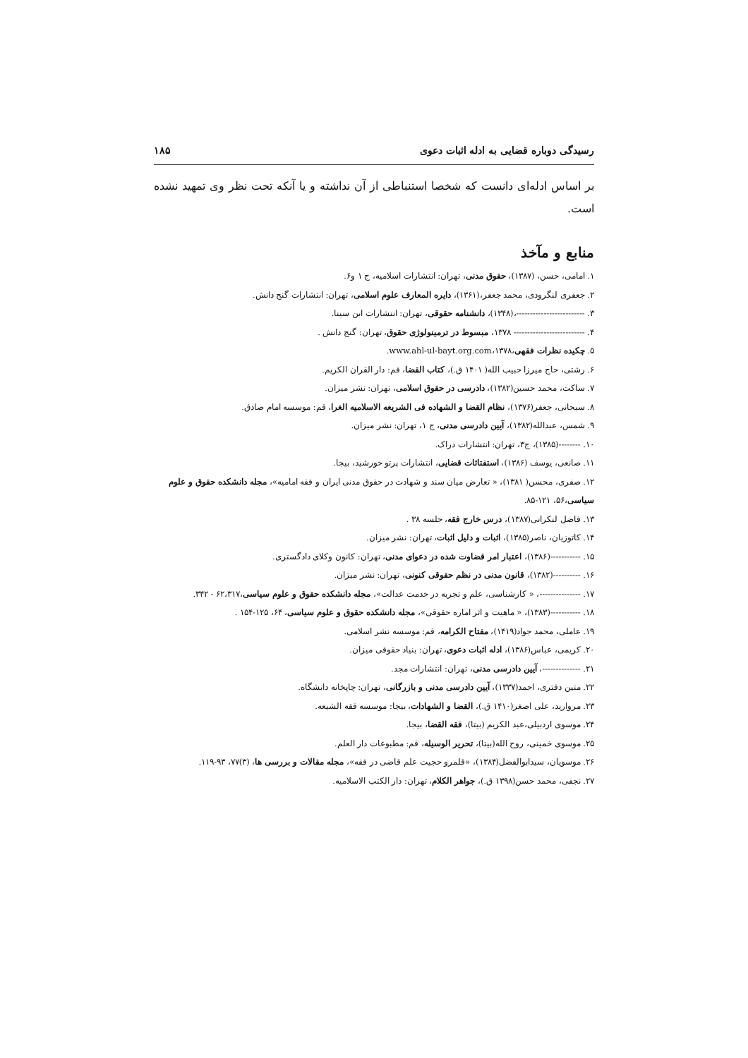رسیدگی دوباره قضایی به ادله اثبات دعوی ۱۸۵
بر اساس ادله‌ای دانست که شخصا استنباطی از آن نداشته و یا آنکه تحت نظر وی تمهید نشده است.
منابع و مآخذ
۱. امامی، حسن، (۱۳۸۷)، حقوق مدنی، تهران: انتشارات اسلامیه، ج ۱ و۶.
۲. جعفری لنگرودی، محمد جعفر،(۱۳۶۱)، دایره المعارف علوم اسلامی، تهران: انتشارات گنج دانش.
۳. -------------------------،(۱۳۴۸)، دانشنامه حقوقی، تهران: انتشارات ابن سینا.
۴. -------------------------- ۱۳۷۸، مبسوط در ترمینولوژی حقوق، تهران: گنج دانش .
۵. چکیده نظرات فقهی،۱۳۷۸،www.ahl-ul-bayt.org.com.
۶. رشتی، حاج میرزا حبیب الله( ۱۴۰۱ ق.)، کتاب القضا، قم: دار القران الکریم.
۷. ساکت، محمد حسین(۱۳۸۲)، دادرسی در حقوق اسلامی، تهران: نشر میزان.
۸. سبحانی، جعفر(۱۳۷۶)، نظام القضا و الشهاده فی الشریعه الاسلامیه الغرا، قم: موسسه امام صادق.
۹. شمس، عبدالله(۱۳۸۲)، آیین دادرسی مدنی، ج ۱، تهران: نشر میزان.
۱۰. --------(۱۳۸۵)، ج۳، تهران: انتشارات دراک.
۱۱. صانعی، یوسف (۱۳۸۶)، استفتائات قضایی، انتشارات پرتو خورشید، بیجا.
۱۲. صفری، محسن( ۱۳۸۱)، « تعارض میان سند و شهادت در حقوق مدنی ایران و فقه امامیه»، مجله دانشکده حقوق و علوم سیاسی،۵۶، ۱۲۱-۸۵.
۱۳. فاضل لنکرانی(۱۳۸۷)، درس خارج فقه، جلسه ۳۸ .
۱۴. کاتوزیان، ناصر(۱۳۸۵)، اثبات و دلیل اثبات، تهران: نشر میزان.
۱۵. -----------(۱۳۸۶)، اعتبار امر قضاوت شده در دعوای مدنی، تهران: کانون وکلای دادگستری.
۱۶. ----------(۱۳۸۲)، قانون مدنی در نظم حقوقی کنونی، تهران: نشر میزان.
۱۷. ---------------، « کارشناسی، علم و تجربه در خدمت عدالت»، مجله دانشکده حقوق و علوم سیاسی،۶۲،۳۱۷ - ۳۴۲.
۱۸. -----------(۱۳۸۳)، « ماهیت و اثر اماره حقوقی»، مجله دانشکده حقوق و علوم سیاسی، ۶۴، ۱۲۵-۱۵۴ .
۱۹. عاملی، محمد جواد(۱۴۱۹)، مفتاح الکرامه، قم: موسسه نشر اسلامی.
۲۰. کریمی، عباس(۱۳۸۶)، ادله اثبات دعوی، تهران: بنیاد حقوقی میزان.
۲۱. --------------، آیین دادرسی مدنی، تهران: انتشارات مجد.
۲۲. متین دفتری، احمد(۱۳۳۷)، آیین دادرسی مدنی و بازرگانی، تهران: چاپخانه دانشگاه.
۲۳. مروارید، علی اصغر(۱۴۱۰ ق.)، القضا و الشهادات، بیجا: موسسه فقه الشیعه.
۲۴. موسوی اردبیلی،عبد الکریم (بیتا)، فقه القضا، بیجا.
۲۵. موسوی خمینی، روح الله(بیتا)، تحریر الوسیله، قم: مطبوعات دار العلم.
۲۶. موسویان، سیدابوالفضل(۱۳۸۴)، «قلمرو حجیت علم قاضی در فقه»، مجله مقالات و بررسی ها، (۳)۷۷، ۹۳-۱۱۹.
۲۷. نجفی، محمد حسن(۱۳۹۸ ق.)، جواهر الکلام، تهران: دار الکتب الاسلامیه.